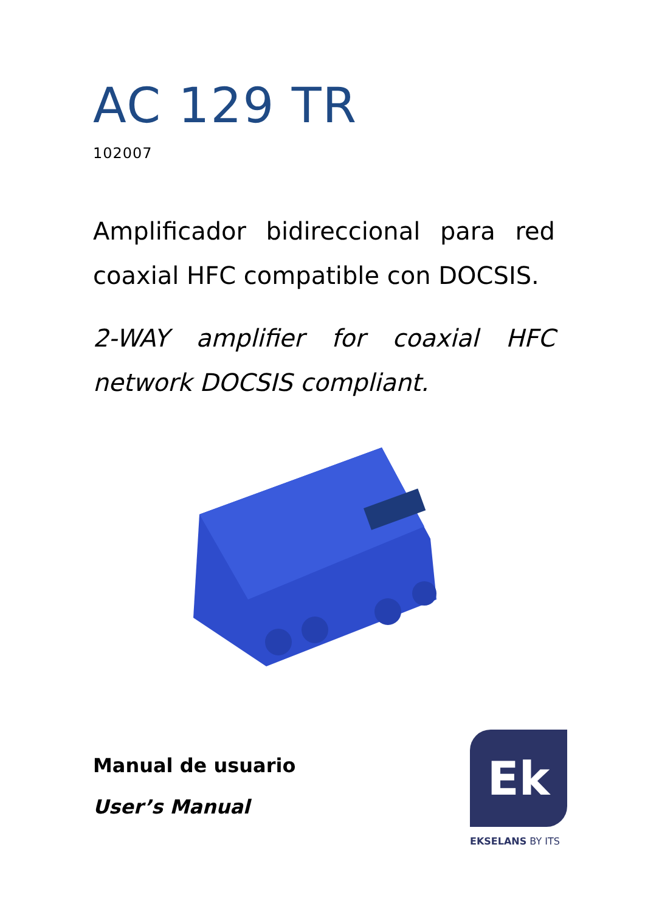AC 129 TR
102007
Amplificador bidireccional para red coaxial HFC compatible con DOCSIS.
2-WAY amplifier for coaxial HFC network DOCSIS compliant.
Manual de usuario
User’s Manual
Ek
EKSELANS BY ITS